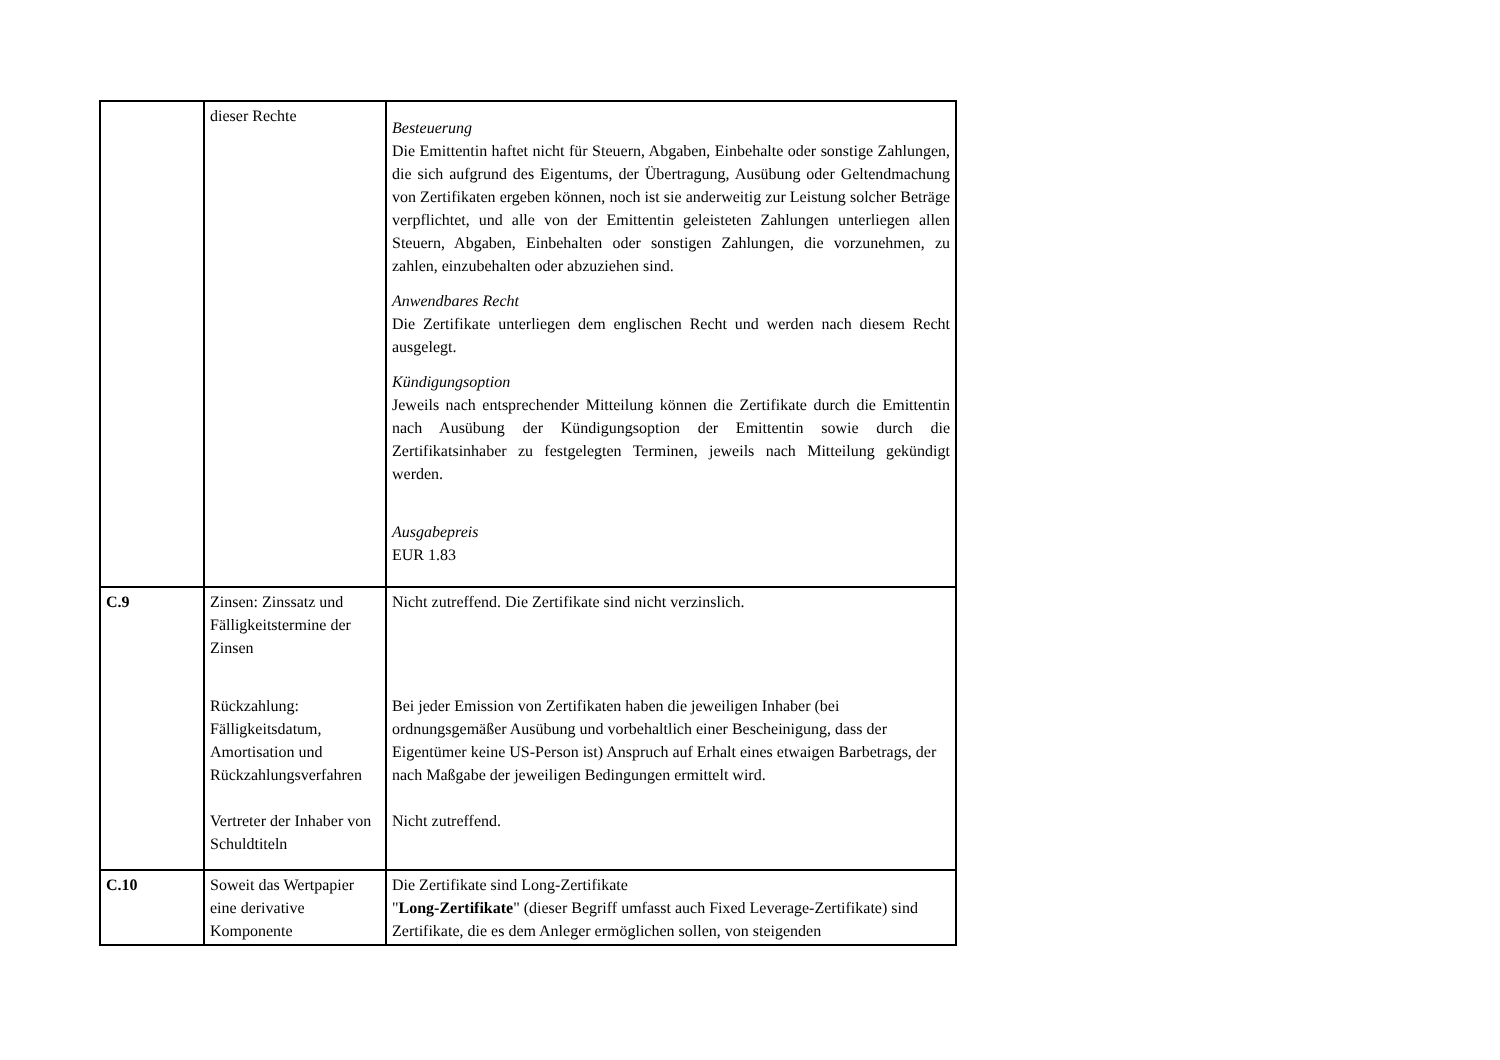| | dieser Rechte | Besteuerung Die Emittentin haftet nicht für Steuern, Abgaben, Einbehalte oder sonstige Zahlungen, die sich aufgrund des Eigentums, der Übertragung, Ausübung oder Geltendmachung von Zertifikaten ergeben können, noch ist sie anderweitig zur Leistung solcher Beträge verpflichtet, und alle von der Emittentin geleisteten Zahlungen unterliegen allen Steuern, Abgaben, Einbehalten oder sonstigen Zahlungen, die vorzunehmen, zu zahlen, einzubehalten oder abzuziehen sind. Anwendbares Recht Die Zertifikate unterliegen dem englischen Recht und werden nach diesem Recht ausgelegt. Kündigungsoption Jeweils nach entsprechender Mitteilung können die Zertifikate durch die Emittentin nach Ausübung der Kündigungsoption der Emittentin sowie durch die Zertifikatsinhaber zu festgelegten Terminen, jeweils nach Mitteilung gekündigt werden. Ausgabepreis EUR 1.83 |
| C.9 | Zinsen: Zinssatz und Fälligkeitstermine der Zinsen Rückzahlung: Fälligkeitsdatum, Amortisation und Rückzahlungsverfahren Vertreter der Inhaber von Schuldtiteln | Nicht zutreffend. Die Zertifikate sind nicht verzinslich. Bei jeder Emission von Zertifikaten haben die jeweiligen Inhaber (bei ordnungsgemäßer Ausübung und vorbehaltlich einer Bescheinigung, dass der Eigentümer keine US-Person ist) Anspruch auf Erhalt eines etwaigen Barbetrags, der nach Maßgabe der jeweiligen Bedingungen ermittelt wird. Nicht zutreffend. |
| C.10 | Soweit das Wertpapier eine derivative Komponente | Die Zertifikate sind Long-Zertifikate " Long-Zertifikate " (dieser Begriff umfasst auch Fixed Leverage-Zertifikate) sind Zertifikate, die es dem Anleger ermöglichen sollen, von steigenden |